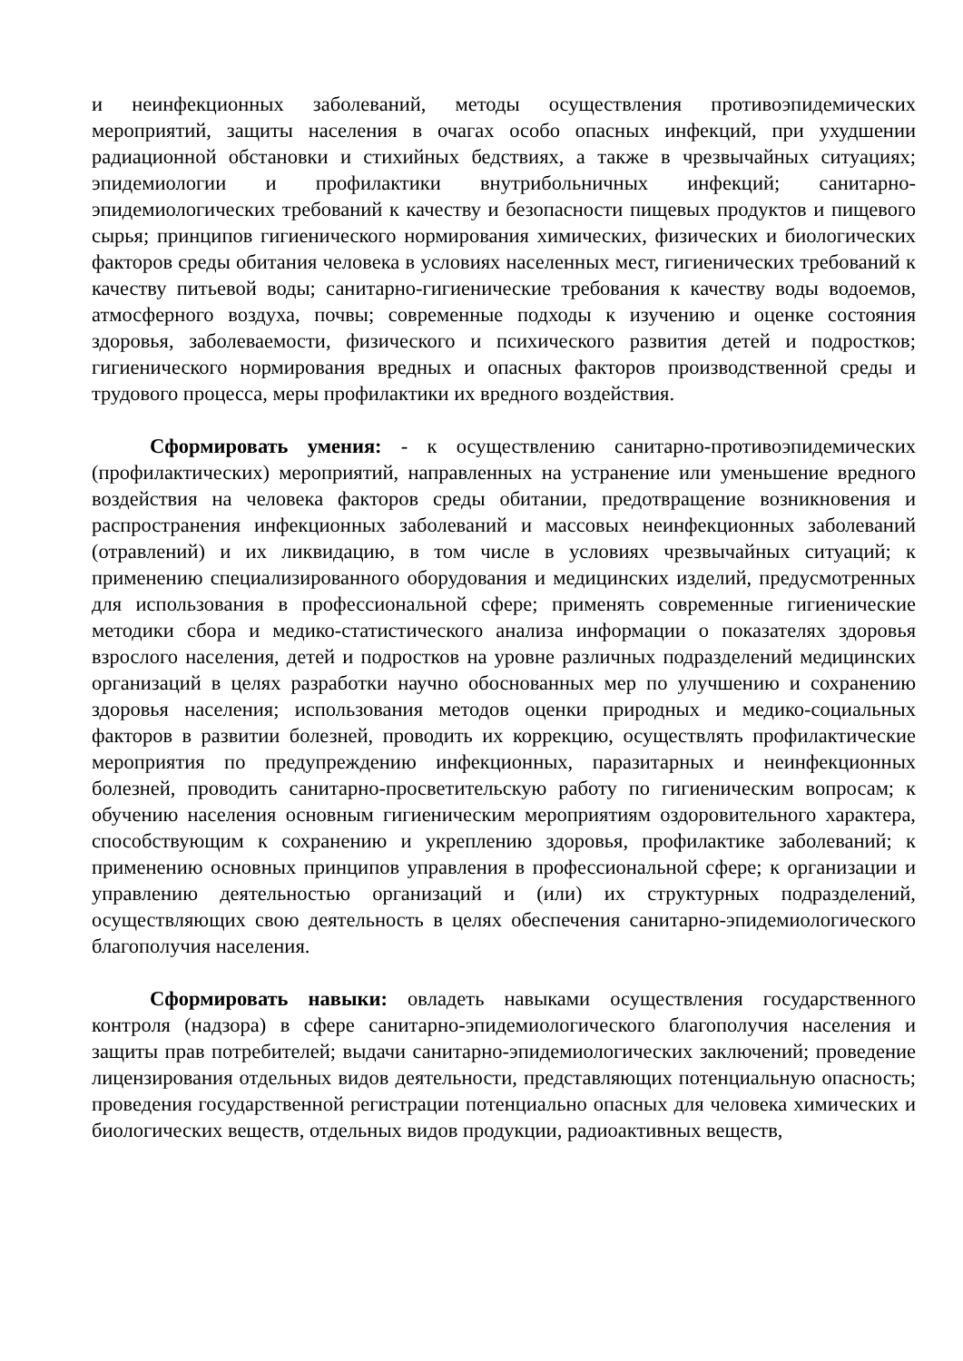и неинфекционных заболеваний, методы осуществления противоэпидемических мероприятий, защиты населения в очагах особо опасных инфекций, при ухудшении радиационной обстановки и стихийных бедствиях, а также в чрезвычайных ситуациях; эпидемиологии и профилактики внутрибольничных инфекций; санитарно-эпидемиологических требований к качеству и безопасности пищевых продуктов и пищевого сырья; принципов гигиенического нормирования химических, физических и биологических факторов среды обитания человека в условиях населенных мест, гигиенических требований к качеству питьевой воды; санитарно-гигиенические требования к качеству воды водоемов, атмосферного воздуха, почвы; современные подходы к изучению и оценке состояния здоровья, заболеваемости, физического и психического развития детей и подростков; гигиенического нормирования вредных и опасных факторов производственной среды и трудового процесса, меры профилактики их вредного воздействия.
Сформировать умения: - к осуществлению санитарно-противоэпидемических (профилактических) мероприятий, направленных на устранение или уменьшение вредного воздействия на человека факторов среды обитании, предотвращение возникновения и распространения инфекционных заболеваний и массовых неинфекционных заболеваний (отравлений) и их ликвидацию, в том числе в условиях чрезвычайных ситуаций; к применению специализированного оборудования и медицинских изделий, предусмотренных для использования в профессиональной сфере; применять современные гигиенические методики сбора и медико-статистического анализа информации о показателях здоровья взрослого населения, детей и подростков на уровне различных подразделений медицинских организаций в целях разработки научно обоснованных мер по улучшению и сохранению здоровья населения; использования методов оценки природных и медико-социальных факторов в развитии болезней, проводить их коррекцию, осуществлять профилактические мероприятия по предупреждению инфекционных, паразитарных и неинфекционных болезней, проводить санитарно-просветительскую работу по гигиеническим вопросам; к обучению населения основным гигиеническим мероприятиям оздоровительного характера, способствующим к сохранению и укреплению здоровья, профилактике заболеваний; к применению основных принципов управления в профессиональной сфере; к организации и управлению деятельностью организаций и (или) их структурных подразделений, осуществляющих свою деятельность в целях обеспечения санитарно-эпидемиологического благополучия населения.
Сформировать навыки: овладеть навыками осуществления государственного контроля (надзора) в сфере санитарно-эпидемиологического благополучия населения и защиты прав потребителей; выдачи санитарно-эпидемиологических заключений; проведение лицензирования отдельных видов деятельности, представляющих потенциальную опасность; проведения государственной регистрации потенциально опасных для человека химических и биологических веществ, отдельных видов продукции, радиоактивных веществ,